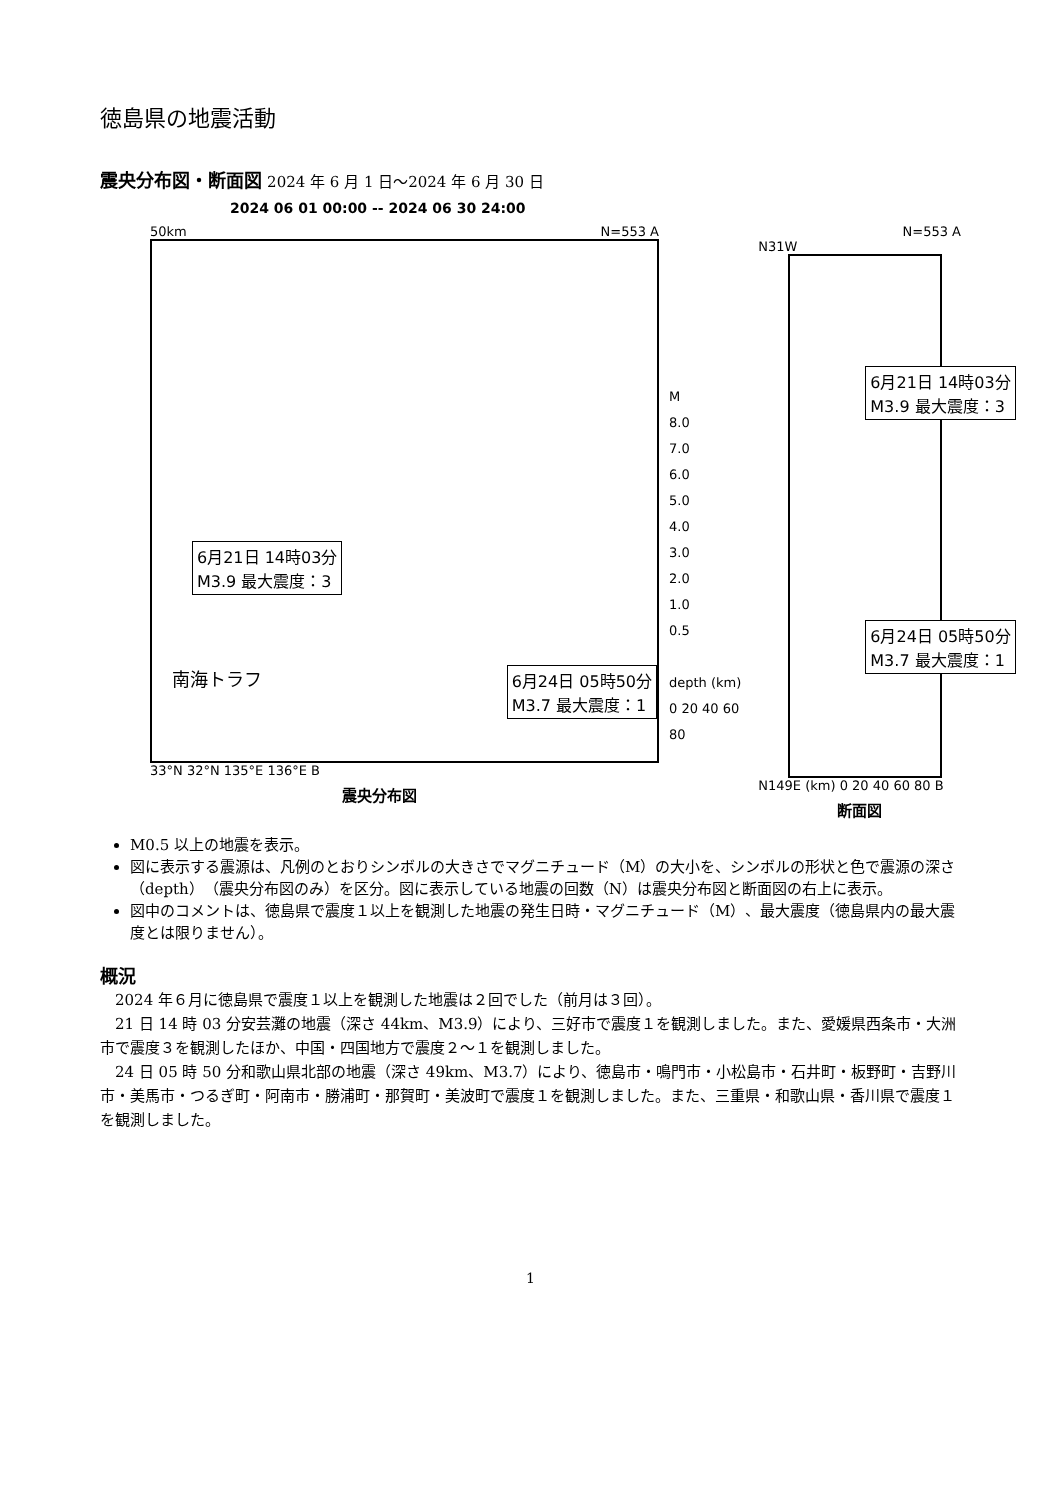徳島県の地震活動
震央分布図・断面図
2024 年 6 月 1 日～2024 年 6 月 30 日
2024 06 01 00:00 -- 2024 06 30 24:00
50km N=553 A
6月21日 14時03分
M3.9 最大震度：3
南海トラフ 6月24日 05時50分
M3.7 最大震度：1
33°N 32°N 135°E 136°E B
震央分布図
M
8.0
7.0
6.0
5.0
4.0
3.0
2.0
1.0
0.5
depth (km) 0 20 40 60 80
N=553 A
N31W
6月21日 14時03分
M3.9 最大震度：3
6月24日 05時50分
M3.7 最大震度：1
N149E (km) 0 20 40 60 80 B
断面図
M0.5 以上の地震を表示。
図に表示する震源は、凡例のとおりシンボルの大きさでマグニチュード（M）の大小を、シンボルの形状と色で震源の深さ（depth）（震央分布図のみ）を区分。図に表示している地震の回数（N）は震央分布図と断面図の右上に表示。
図中のコメントは、徳島県で震度１以上を観測した地震の発生日時・マグニチュード（M）、最大震度（徳島県内の最大震度とは限りません）。
概況
2024 年６月に徳島県で震度１以上を観測した地震は２回でした（前月は３回）。
21 日 14 時 03 分安芸灘の地震（深さ 44km、M3.9）により、三好市で震度１を観測しました。また、愛媛県西条市・大洲市で震度３を観測したほか、中国・四国地方で震度２～１を観測しました。
24 日 05 時 50 分和歌山県北部の地震（深さ 49km、M3.7）により、徳島市・鳴門市・小松島市・石井町・板野町・吉野川市・美馬市・つるぎ町・阿南市・勝浦町・那賀町・美波町で震度１を観測しました。また、三重県・和歌山県・香川県で震度１を観測しました。
1